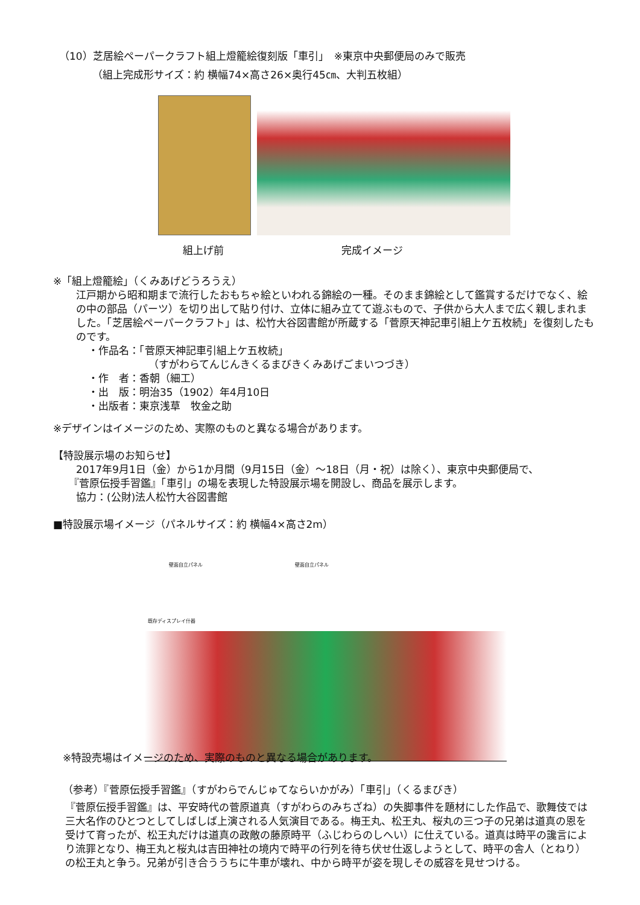（10）芝居絵ペーパークラフト組上燈籠絵復刻版「車引」　※東京中央郵便局のみで販売
（組上完成形サイズ：約 横幅74×高さ26×奥行45㎝、大判五枚組）
組上げ前 完成イメージ
※「組上燈籠絵」（くみあげどうろうえ）
江戸期から昭和期まで流行したおもちゃ絵といわれる錦絵の一種。そのまま錦絵として鑑賞するだけでなく、絵の中の部品（パーツ）を切り出して貼り付け、立体に組み立てて遊ぶもので、子供から大人まで広く親しまれました。「芝居絵ペーパークラフト」は、松竹大谷図書館が所蔵する「菅原天神記車引組上ケ五枚続」を復刻したものです。
・作品名：「菅原天神記車引組上ケ五枚続」
（すがわらてんじんきくるまびきくみあげごまいつづき）
・作　者：香朝（細工）
・出　版：明治35（1902）年4月10日
・出版者：東京浅草　牧金之助
※デザインはイメージのため、実際のものと異なる場合があります。
【特設展示場のお知らせ】
2017年9月1日（金）から1か月間（9月15日（金）～18日（月・祝）は除く）、東京中央郵便局で、
『菅原伝授手習鑑』「車引」の場を表現した特設展示場を開設し、商品を展示します。
協力：(公財)法人松竹大谷図書館
■特設展示場イメージ（パネルサイズ：約 横幅4×高さ2m）
壁面自立パネル 壁面自立パネル
既存ディスプレイ什器
※特設売場はイメージのため、実際のものと異なる場合があります。
（参考）『菅原伝授手習鑑』（すがわらでんじゅてならいかがみ）「車引」（くるまびき）
『菅原伝授手習鑑』は、平安時代の菅原道真（すがわらのみちざね）の失脚事件を題材にした作品で、歌舞伎では三大名作のひとつとしてしばしば上演される人気演目である。梅王丸、松王丸、桜丸の三つ子の兄弟は道真の恩を受けて育ったが、松王丸だけは道真の政敵の藤原時平（ふじわらのしへい）に仕えている。道真は時平の讒言により流罪となり、梅王丸と桜丸は吉田神社の境内で時平の行列を待ち伏せ仕返しようとして、時平の舎人（とねり）の松王丸と争う。兄弟が引き合ううちに牛車が壊れ、中から時平が姿を現しその威容を見せつける。